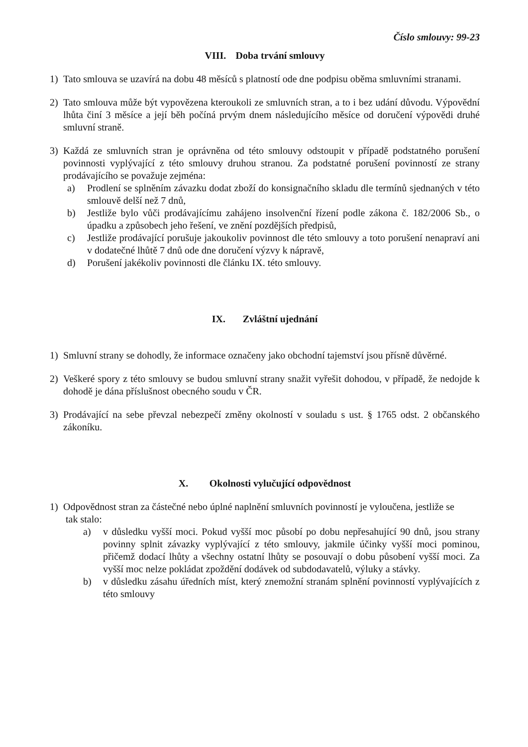Číslo smlouvy: 99-23
VIII. Doba trvání smlouvy
1) Tato smlouva se uzavírá na dobu 48 měsíců s platností ode dne podpisu oběma smluvními stranami.
2) Tato smlouva může být vypovězena kteroukoli ze smluvních stran, a to i bez udání důvodu. Výpovědní lhůta činí 3 měsíce a její běh počíná prvým dnem následujícího měsíce od doručení výpovědi druhé smluvní straně.
3) Každá ze smluvních stran je oprávněna od této smlouvy odstoupit v případě podstatného porušení povinnosti vyplývající z této smlouvy druhou stranou. Za podstatné porušení povinností ze strany prodávajícího se považuje zejména:
a) Prodlení se splněním závazku dodat zboží do konsignačního skladu dle termínů sjednaných v této smlouvě delší než 7 dnů,
b) Jestliže bylo vůči prodávajícímu zahájeno insolvenční řízení podle zákona č. 182/2006 Sb., o úpadku a způsobech jeho řešení, ve znění pozdějších předpisů,
c) Jestliže prodávající porušuje jakoukoliv povinnost dle této smlouvy a toto porušení nenapraví ani v dodatečné lhůtě 7 dnů ode dne doručení výzvy k nápravě,
d) Porušení jakékoliv povinnosti dle článku IX. této smlouvy.
IX. Zvláštní ujednání
1) Smluvní strany se dohodly, že informace označeny jako obchodní tajemství jsou přísně důvěrné.
2) Veškeré spory z této smlouvy se budou smluvní strany snažit vyřešit dohodou, v případě, že nedojde k dohodě je dána příslušnost obecného soudu v ČR.
3) Prodávající na sebe převzal nebezpečí změny okolností v souladu s ust. § 1765 odst. 2 občanského zákoníku.
X. Okolnosti vylučující odpovědnost
1) Odpovědnost stran za částečné nebo úplné naplnění smluvních povinností je vyloučena, jestliže se
tak stalo:
a) v důsledku vyšší moci. Pokud vyšší moc působí po dobu nepřesahující 90 dnů, jsou strany povinny splnit závazky vyplývající z této smlouvy, jakmile účinky vyšší moci pominou, přičemž dodací lhůty a všechny ostatní lhůty se posouvají o dobu působení vyšší moci. Za vyšší moc nelze pokládat zpoždění dodávek od subdodavatelů, výluky a stávky.
b) v důsledku zásahu úředních míst, který znemožní stranám splnění povinností vyplývajících z této smlouvy